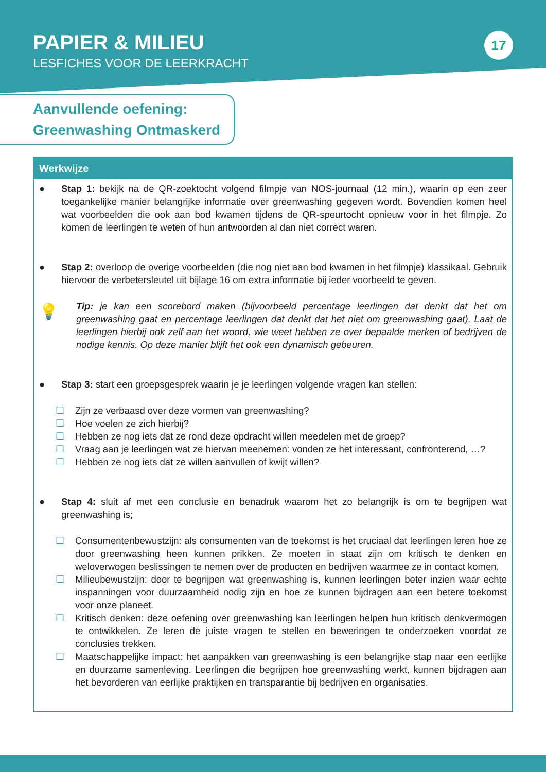PAPIER & MILIEU
LESFICHES VOOR DE LEERKRACHT
17
Aanvullende oefening:
Greenwashing Ontmaskerd
Werkwijze
● Stap 1: bekijk na de QR-zoektocht volgend filmpje van NOS-journaal (12 min.), waarin op een zeer toegankelijke manier belangrijke informatie over greenwashing gegeven wordt. Bovendien komen heel wat voorbeelden die ook aan bod kwamen tijdens de QR-speurtocht opnieuw voor in het filmpje. Zo komen de leerlingen te weten of hun antwoorden al dan niet correct waren.
● Stap 2: overloop de overige voorbeelden (die nog niet aan bod kwamen in het filmpje) klassikaal. Gebruik hiervoor de verbetersleutel uit bijlage 16 om extra informatie bij ieder voorbeeld te geven.
💡
Tip: je kan een scorebord maken (bijvoorbeeld percentage leerlingen dat denkt dat het om greenwashing gaat en percentage leerlingen dat denkt dat het niet om greenwashing gaat). Laat de leerlingen hierbij ook zelf aan het woord, wie weet hebben ze over bepaalde merken of bedrijven de nodige kennis. Op deze manier blijft het ook een dynamisch gebeuren.
● Stap 3: start een groepsgesprek waarin je je leerlingen volgende vragen kan stellen:
☐ Zijn ze verbaasd over deze vormen van greenwashing?
☐ Hoe voelen ze zich hierbij?
☐ Hebben ze nog iets dat ze rond deze opdracht willen meedelen met de groep?
☐ Vraag aan je leerlingen wat ze hiervan meenemen: vonden ze het interessant, confronterend, …?
☐ Hebben ze nog iets dat ze willen aanvullen of kwijt willen?
● Stap 4: sluit af met een conclusie en benadruk waarom het zo belangrijk is om te begrijpen wat greenwashing is;
☐ Consumentenbewustzijn: als consumenten van de toekomst is het cruciaal dat leerlingen leren hoe ze door greenwashing heen kunnen prikken. Ze moeten in staat zijn om kritisch te denken en weloverwogen beslissingen te nemen over de producten en bedrijven waarmee ze in contact komen.
☐ Milieubewustzijn: door te begrijpen wat greenwashing is, kunnen leerlingen beter inzien waar echte inspanningen voor duurzaamheid nodig zijn en hoe ze kunnen bijdragen aan een betere toekomst voor onze planeet.
☐ Kritisch denken: deze oefening over greenwashing kan leerlingen helpen hun kritisch denkvermogen te ontwikkelen. Ze leren de juiste vragen te stellen en beweringen te onderzoeken voordat ze conclusies trekken.
☐ Maatschappelijke impact: het aanpakken van greenwashing is een belangrijke stap naar een eerlijke en duurzame samenleving. Leerlingen die begrijpen hoe greenwashing werkt, kunnen bijdragen aan het bevorderen van eerlijke praktijken en transparantie bij bedrijven en organisaties.